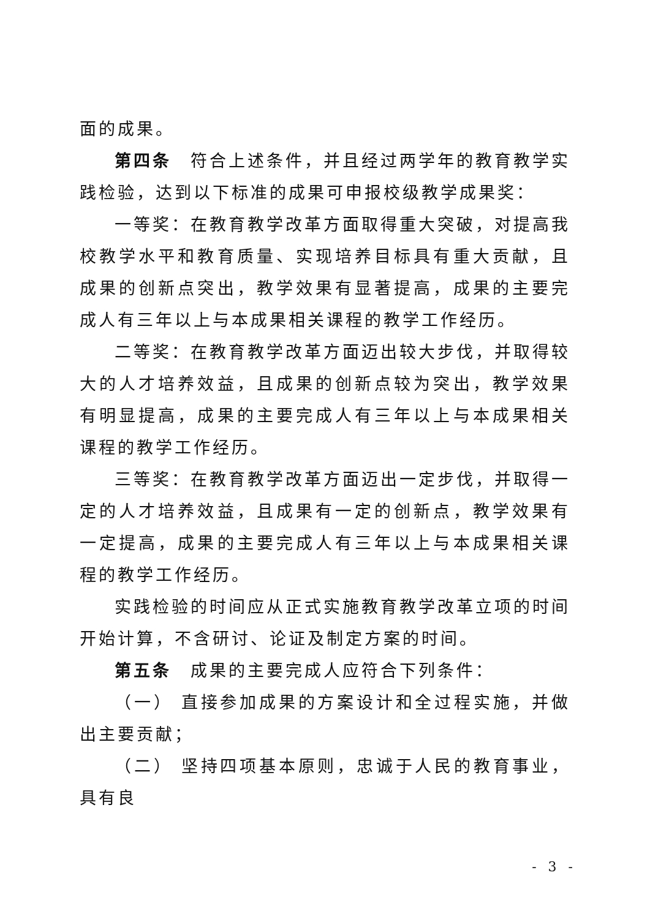面的成果。
第四条　符合上述条件，并且经过两学年的教育教学实践检验，达到以下标准的成果可申报校级教学成果奖：
一等奖：在教育教学改革方面取得重大突破，对提高我校教学水平和教育质量、实现培养目标具有重大贡献，且成果的创新点突出，教学效果有显著提高，成果的主要完成人有三年以上与本成果相关课程的教学工作经历。
二等奖：在教育教学改革方面迈出较大步伐，并取得较大的人才培养效益，且成果的创新点较为突出，教学效果有明显提高，成果的主要完成人有三年以上与本成果相关课程的教学工作经历。
三等奖：在教育教学改革方面迈出一定步伐，并取得一定的人才培养效益，且成果有一定的创新点，教学效果有一定提高，成果的主要完成人有三年以上与本成果相关课程的教学工作经历。
实践检验的时间应从正式实施教育教学改革立项的时间开始计算，不含研讨、论证及制定方案的时间。
第五条　成果的主要完成人应符合下列条件：
（一） 直接参加成果的方案设计和全过程实施，并做出主要贡献；
（二） 坚持四项基本原则，忠诚于人民的教育事业，具有良
- 3 -